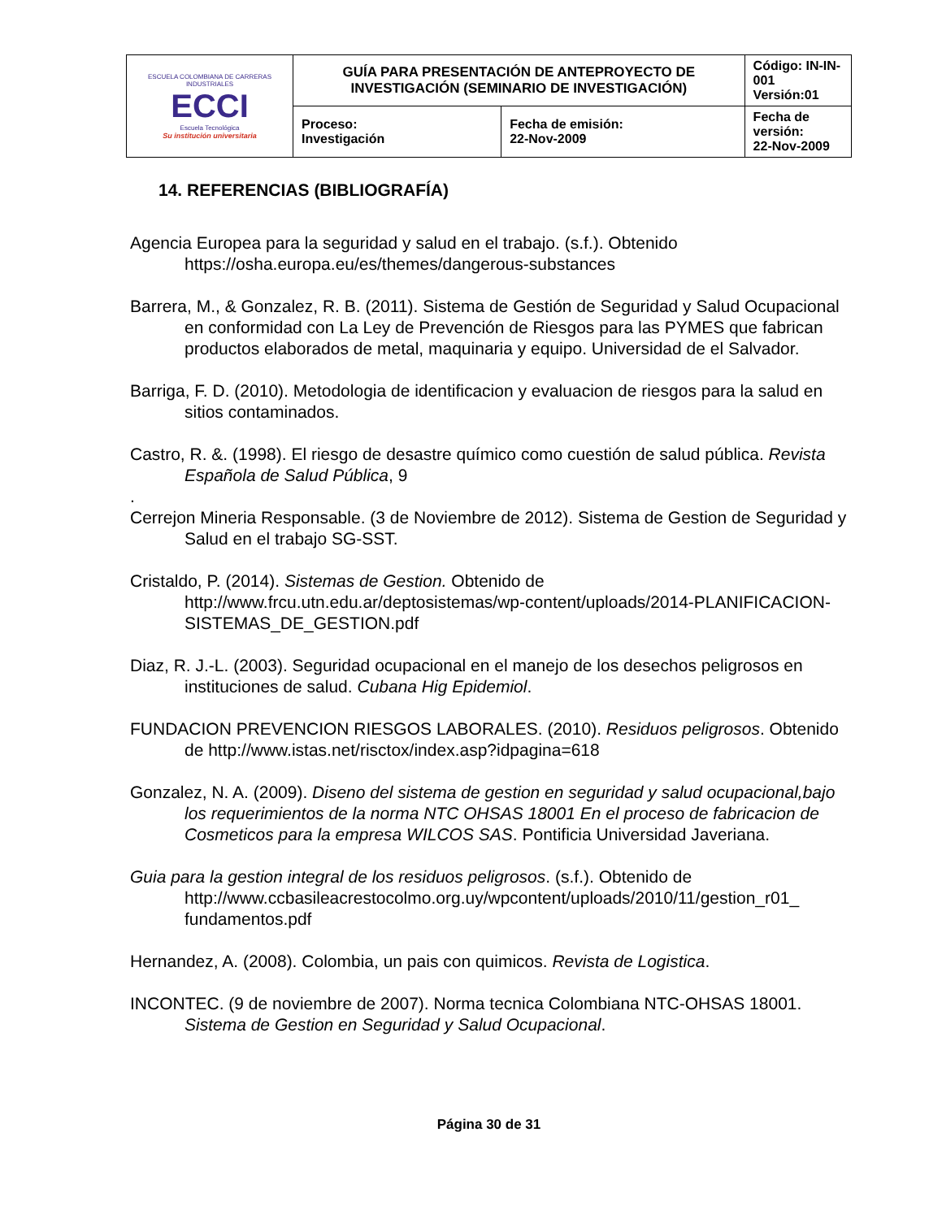| ESCUELA COLOMBIANA DE CARRERAS INDUSTRIALES ECCI Escuela Tecnológica Su institución universitaria | GUÍA PARA PRESENTACIÓN DE ANTEPROYECTO DE INVESTIGACIÓN (SEMINARIO DE INVESTIGACIÓN) | | Código: IN-IN-001 Versión:01 |
| | Proceso: Investigación | Fecha de emisión: 22-Nov-2009 | Fecha de versión: 22-Nov-2009 |
14. REFERENCIAS (BIBLIOGRAFÍA)
Agencia Europea para la seguridad y salud en el trabajo. (s.f.). Obtenido https://osha.europa.eu/es/themes/dangerous-substances
Barrera, M., & Gonzalez, R. B. (2011). Sistema de Gestión de Seguridad y Salud Ocupacional en conformidad con La Ley de Prevención de Riesgos para las PYMES que fabrican productos elaborados de metal, maquinaria y equipo. Universidad de el Salvador.
Barriga, F. D. (2010). Metodologia de identificacion y evaluacion de riesgos para la salud en sitios contaminados.
Castro, R. &. (1998). El riesgo de desastre químico como cuestión de salud pública. Revista Española de Salud Pública, 9
.
Cerrejon Mineria Responsable. (3 de Noviembre de 2012). Sistema de Gestion de Seguridad y Salud en el trabajo SG-SST.
Cristaldo, P. (2014). Sistemas de Gestion. Obtenido de http://www.frcu.utn.edu.ar/deptosistemas/wp-content/uploads/2014-PLANIFICACION-SISTEMAS_DE_GESTION.pdf
Diaz, R. J.-L. (2003). Seguridad ocupacional en el manejo de los desechos peligrosos en instituciones de salud. Cubana Hig Epidemiol.
FUNDACION PREVENCION RIESGOS LABORALES. (2010). Residuos peligrosos. Obtenido de http://www.istas.net/risctox/index.asp?idpagina=618
Gonzalez, N. A. (2009). Diseno del sistema de gestion en seguridad y salud ocupacional,bajo los requerimientos de la norma NTC OHSAS 18001 En el proceso de fabricacion de Cosmeticos para la empresa WILCOS SAS. Pontificia Universidad Javeriana.
Guia para la gestion integral de los residuos peligrosos. (s.f.). Obtenido de http://www.ccbasileacrestocolmo.org.uy/wpcontent/uploads/2010/11/gestion_r01_ fundamentos.pdf
Hernandez, A. (2008). Colombia, un pais con quimicos. Revista de Logistica.
INCONTEC. (9 de noviembre de 2007). Norma tecnica Colombiana NTC-OHSAS 18001. Sistema de Gestion en Seguridad y Salud Ocupacional.
Página 30 de 31